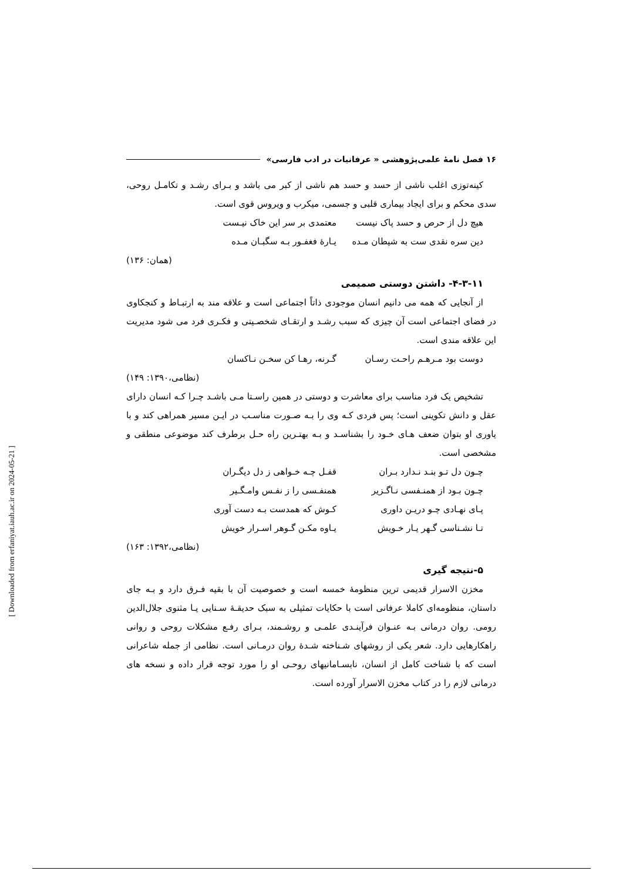۱۶ فصل نامهٔ علمی‌پژوهشی « عرفانیات در ادب فارسی»
کینه‌توزی اغلب ناشی از حسد و حسد هم ناشی از کبر می باشد و بـرای رشـد و تکامـل روحی، سدی محکم و برای ایجاد بیماری قلبی و جسمی، میکرب و ویروس قوی است.
هیچ دل از حرص و حسد پاک نیست معتمدی بر سر این خاک نیـست
دین سره نقدی ست به شیطان مـده یـارهٔ فغفـور بـه سگبـان مـده
(همان: ۱۳۶)
۴-۳-۱۱- داشتن دوستی صمیمی
از آنجایی که همه می دانیم انسان موجودی ذاتاً اجتماعی است و علاقه مند به ارتبـاط و کنجکاوی در فضای اجتماعی است آن چیزی که سبب رشـد و ارتقـای شخصـیتی و فکـری فرد می شود مدیریت این علاقه مندی است.
دوست بود مـرهـم راحـت رسـان گـرنه، رهـا کن سخـن نـاکسان
(نظامی،۱۳۹۰: ۱۴۹)
تشخیص یک فرد مناسب برای معاشرت و دوستی در همین راسـتا مـی باشـد چـرا کـه انسان دارای عقل و دانش تکوینی است؛ پس فردی کـه وی را بـه صـورت مناسـب در ایـن مسیر همراهی کند و با یاوری او بتوان ضعف هـای خـود را بشناسـد و بـه بهتـرین راه حـل برطرف کند موضوعی منطقی و مشخصی است.
چـون دل تـو بنـد نـدارد بـران قفـل چـه خـواهی ز دل دیگـران
چـون بـود از همنـفسی نـاگـزیر همنفـسی را ز نفـس وامـگـیر
پـای نهـادی چـو دریـن داوری کـوش که همدست بـه دست آوری
تـا نشـناسی گـهر یـار خـویش یـاوه مکـن گـوهر اسـرار خویش
(نظامی،۱۳۹۲: ۱۶۳)
۵-نتیجه گیری
مخزن الاسرار قدیمی ترین منظومهٔ خمسه است و خصوصیت آن با بقیه فـرق دارد و بـه جای داستان، منظومه‌ای کاملا عرفانی است با حکایات تمثیلی به سبک حدیقـهٔ سـنایی یـا مثنوی جلال‌الدین رومی. روان درمانی بـه عنـوان فرآینـدی علمـی و روشـمند، بـرای رفـع مشکلات روحی و روانی راهکارهایی دارد. شعر یکی از روشهای شـناخته شـدهٔ روان درمـانی است. نظامی از جمله شاعرانی است که با شناخت کامل از انسان، نابسـامانیهای روحـی او را مورد توجه قرار داده و نسخه های درمانی لازم را در کتاب مخزن الاسرار آورده است.
[ Downloaded from erfaniyat.iauh.ac.ir on 2024-05-21 ]